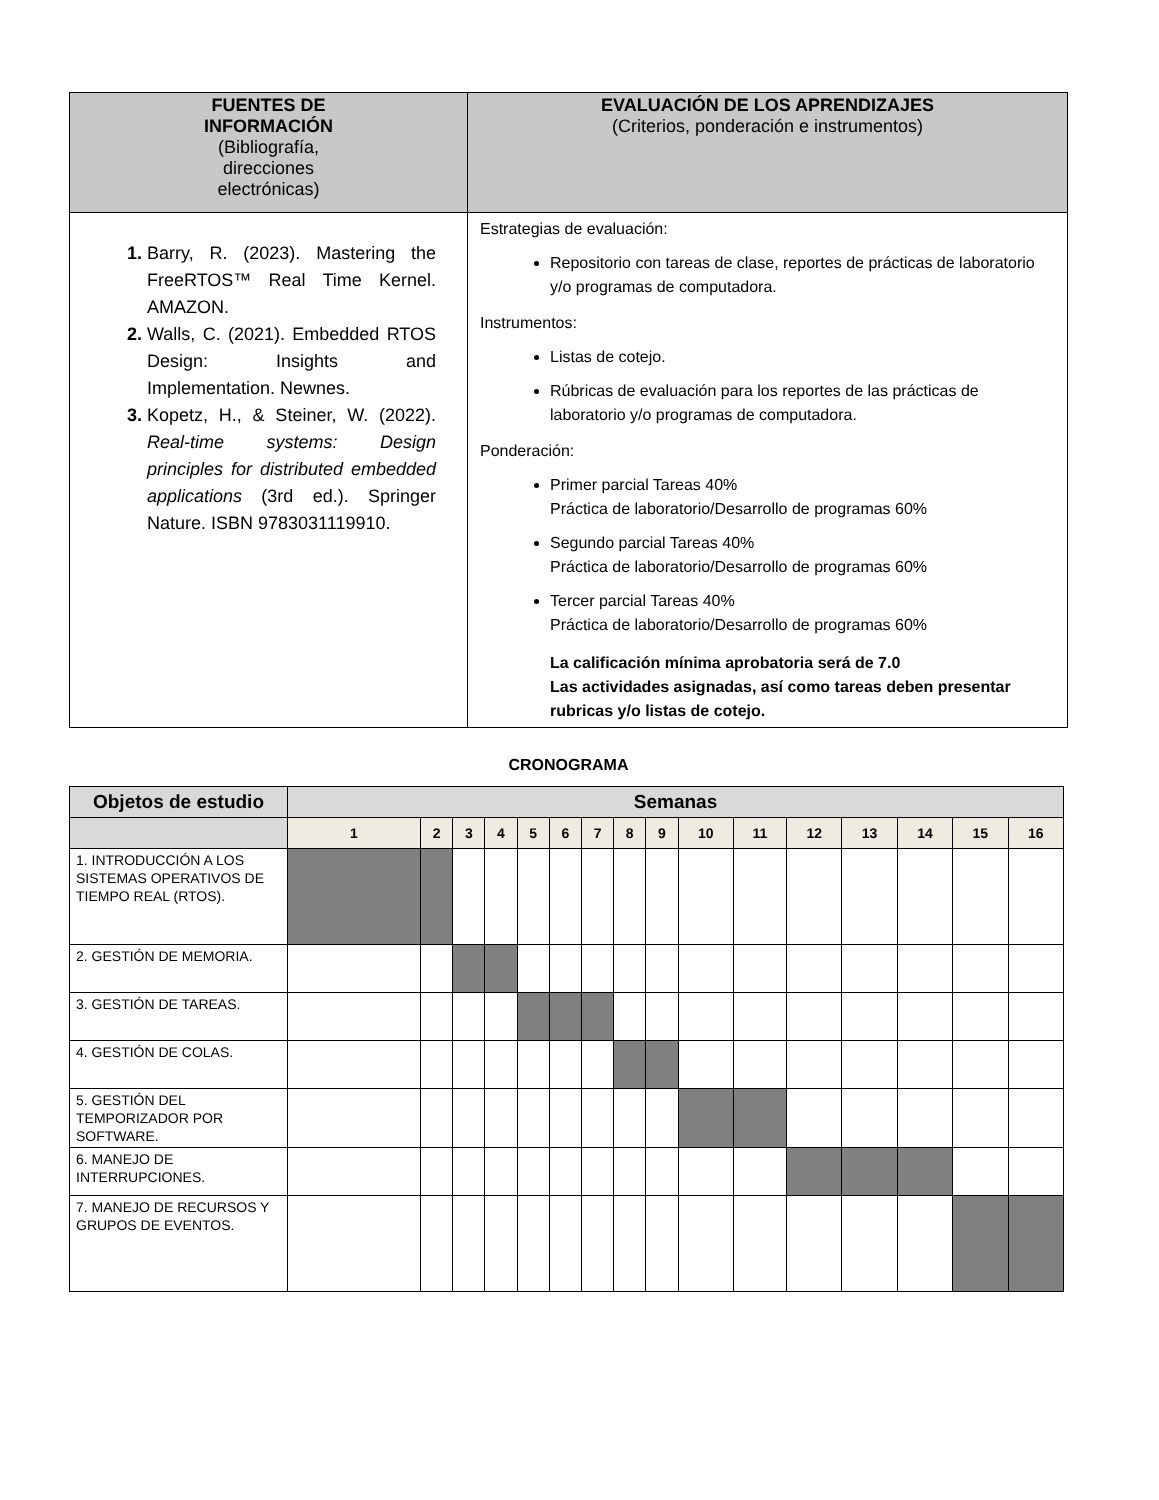| FUENTES DE INFORMACIÓN (Bibliografía, direcciones electrónicas) | EVALUACIÓN DE LOS APRENDIZAJES (Criterios, ponderación e instrumentos) |
| --- | --- |
| 1. Barry, R. (2023). Mastering the FreeRTOS™ Real Time Kernel. AMAZON. 2. Walls, C. (2021). Embedded RTOS Design: Insights and Implementation. Newnes. 3. Kopetz, H., & Steiner, W. (2022). Real-time systems: Design principles for distributed embedded applications (3rd ed.). Springer Nature. ISBN 9783031119910. | Estrategias de evaluación: Repositorio con tareas de clase, reportes de prácticas de laboratorio y/o programas de computadora. Instrumentos: Listas de cotejo. Rúbricas de evaluación para los reportes de las prácticas de laboratorio y/o programas de computadora. Ponderación: Primer parcial Tareas 40% Práctica de laboratorio/Desarrollo de programas 60% Segundo parcial Tareas 40% Práctica de laboratorio/Desarrollo de programas 60% Tercer parcial Tareas 40% Práctica de laboratorio/Desarrollo de programas 60% La calificación mínima aprobatoria será de 7.0 Las actividades asignadas, así como tareas deben presentar rubricas y/o listas de cotejo. |
CRONOGRAMA
| Objetos de estudio | Semanas | | | | | | | | | | | | | | | |
| | 1 | 2 | 3 | 4 | 5 | 6 | 7 | 8 | 9 | 10 | 11 | 12 | 13 | 14 | 15 | 16 |
| 1. INTRODUCCIÓN A LOS SISTEMAS OPERATIVOS DE TIEMPO REAL (RTOS). | | | | | | | | | | | | | | | | |
| 2. GESTIÓN DE MEMORIA. | | | | | | | | | | | | | | | | |
| 3. GESTIÓN DE TAREAS. | | | | | | | | | | | | | | | | |
| 4. GESTIÓN DE COLAS. | | | | | | | | | | | | | | | | |
| 5. GESTIÓN DEL TEMPORIZADOR POR SOFTWARE. | | | | | | | | | | | | | | | | |
| 6. MANEJO DE INTERRUPCIONES. | | | | | | | | | | | | | | | | |
| 7. MANEJO DE RECURSOS Y GRUPOS DE EVENTOS. | | | | | | | | | | | | | | | | |